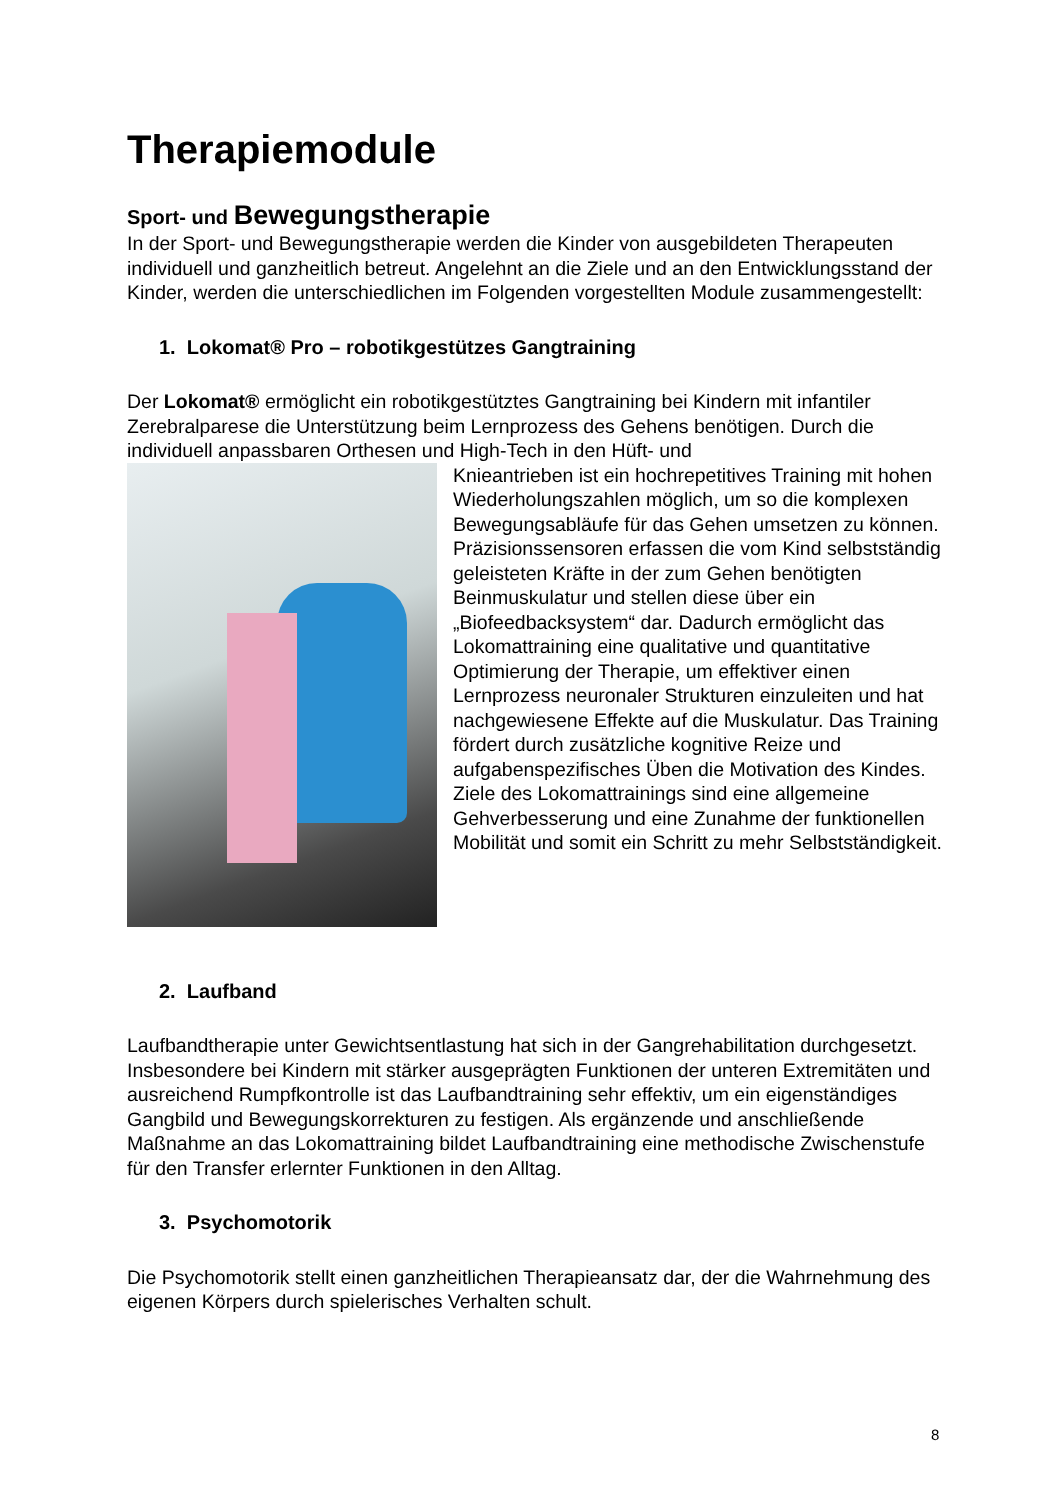Therapiemodule
Sport- und Bewegungstherapie
In der Sport- und Bewegungstherapie werden die Kinder von ausgebildeten Therapeuten individuell und ganzheitlich betreut. Angelehnt an die Ziele und an den Entwicklungsstand der Kinder, werden die unterschiedlichen im Folgenden vorgestellten Module zusammengestellt:
1. Lokomat® Pro – robotikgestützes Gangtraining
Der Lokomat® ermöglicht ein robotikgestütztes Gangtraining bei Kindern mit infantiler Zerebralparese die Unterstützung beim Lernprozess des Gehens benötigen. Durch die individuell anpassbaren Orthesen und High-Tech in den Hüft- und
Knieantrieben ist ein hochrepetitives Training mit hohen Wiederholungszahlen möglich, um so die komplexen Bewegungsabläufe für das Gehen umsetzen zu können.
Präzisionssensoren erfassen die vom Kind selbstständig geleisteten Kräfte in der zum Gehen benötigten Beinmuskulatur und stellen diese über ein „Biofeedbacksystem“ dar. Dadurch ermöglicht das Lokomattraining eine qualitative und quantitative Optimierung der Therapie, um effektiver einen Lernprozess neuronaler Strukturen einzuleiten und hat nachgewiesene Effekte auf die Muskulatur. Das Training fördert durch zusätzliche kognitive Reize und aufgabenspezifisches Üben die Motivation des Kindes.
Ziele des Lokomattrainings sind eine allgemeine Gehverbesserung und eine Zunahme der funktionellen Mobilität und somit ein Schritt zu mehr Selbstständigkeit.
2. Laufband
Laufbandtherapie unter Gewichtsentlastung hat sich in der Gangrehabilitation durchgesetzt. Insbesondere bei Kindern mit stärker ausgeprägten Funktionen der unteren Extremitäten und ausreichend Rumpfkontrolle ist das Laufbandtraining sehr effektiv, um ein eigenständiges Gangbild und Bewegungskorrekturen zu festigen. Als ergänzende und anschließende Maßnahme an das Lokomattraining bildet Laufbandtraining eine methodische Zwischenstufe für den Transfer erlernter Funktionen in den Alltag.
3. Psychomotorik
Die Psychomotorik stellt einen ganzheitlichen Therapieansatz dar, der die Wahrnehmung des eigenen Körpers durch spielerisches Verhalten schult.
8